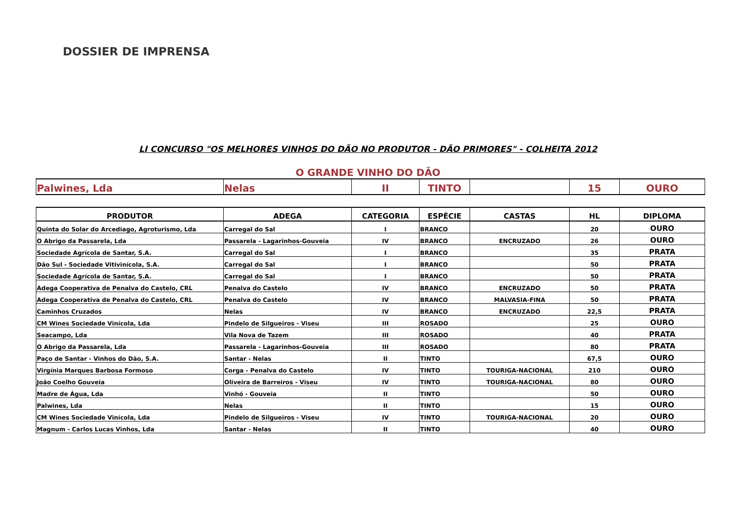DOSSIER DE IMPRENSA
LI CONCURSO "OS MELHORES VINHOS DO DÃO NO PRODUTOR - DÃO PRIMORES" - COLHEITA 2012
O GRANDE VINHO DO DÃO
| Palwines, Lda | Nelas | II | TINTO | | 15 | OURO |
| PRODUTOR | ADEGA | CATEGORIA | ESPÉCIE | CASTAS | HL | DIPLOMA |
| --- | --- | --- | --- | --- | --- | --- |
| Quinta do Solar do Arcediago, Agroturismo, Lda | Carregal do Sal | I | BRANCO | | 20 | OURO |
| O Abrigo da Passarela, Lda | Passarela - Lagarinhos-Gouveia | IV | BRANCO | ENCRUZADO | 26 | OURO |
| Sociedade Agrícola de Santar, S.A. | Carregal do Sal | I | BRANCO | | 35 | PRATA |
| Dão Sul - Sociedade Vitivinícola, S.A. | Carregal do Sal | I | BRANCO | | 50 | PRATA |
| Sociedade Agrícola de Santar, S.A. | Carregal do Sal | I | BRANCO | | 50 | PRATA |
| Adega Cooperativa de Penalva do Castelo, CRL | Penalva do Castelo | IV | BRANCO | ENCRUZADO | 50 | PRATA |
| Adega Cooperativa de Penalva do Castelo, CRL | Penalva do Castelo | IV | BRANCO | MALVASIA-FINA | 50 | PRATA |
| Caminhos Cruzados | Nelas | IV | BRANCO | ENCRUZADO | 22,5 | PRATA |
| CM Wines Sociedade Vinícola, Lda | Pindelo de Silgueiros - Viseu | III | ROSADO | | 25 | OURO |
| Seacampo, Lda | Vila Nova de Tazem | III | ROSADO | | 40 | PRATA |
| O Abrigo da Passarela, Lda | Passarela - Lagarinhos-Gouveia | III | ROSADO | | 80 | PRATA |
| Paço de Santar - Vinhos do Dão, S.A. | Santar - Nelas | II | TINTO | | 67,5 | OURO |
| Virgínia Marques Barbosa Formoso | Corga - Penalva do Castelo | IV | TINTO | TOURIGA-NACIONAL | 210 | OURO |
| João Coelho Gouveia | Oliveira de Barreiros - Viseu | IV | TINTO | TOURIGA-NACIONAL | 80 | OURO |
| Madre de Água, Lda | Vinhó - Gouveia | II | TINTO | | 50 | OURO |
| Palwines, Lda | Nelas | II | TINTO | | 15 | OURO |
| CM Wines Sociedade Vinícola, Lda | Pindelo de Silgueiros - Viseu | IV | TINTO | TOURIGA-NACIONAL | 20 | OURO |
| Magnum - Carlos Lucas Vinhos, Lda | Santar - Nelas | II | TINTO | | 40 | OURO |